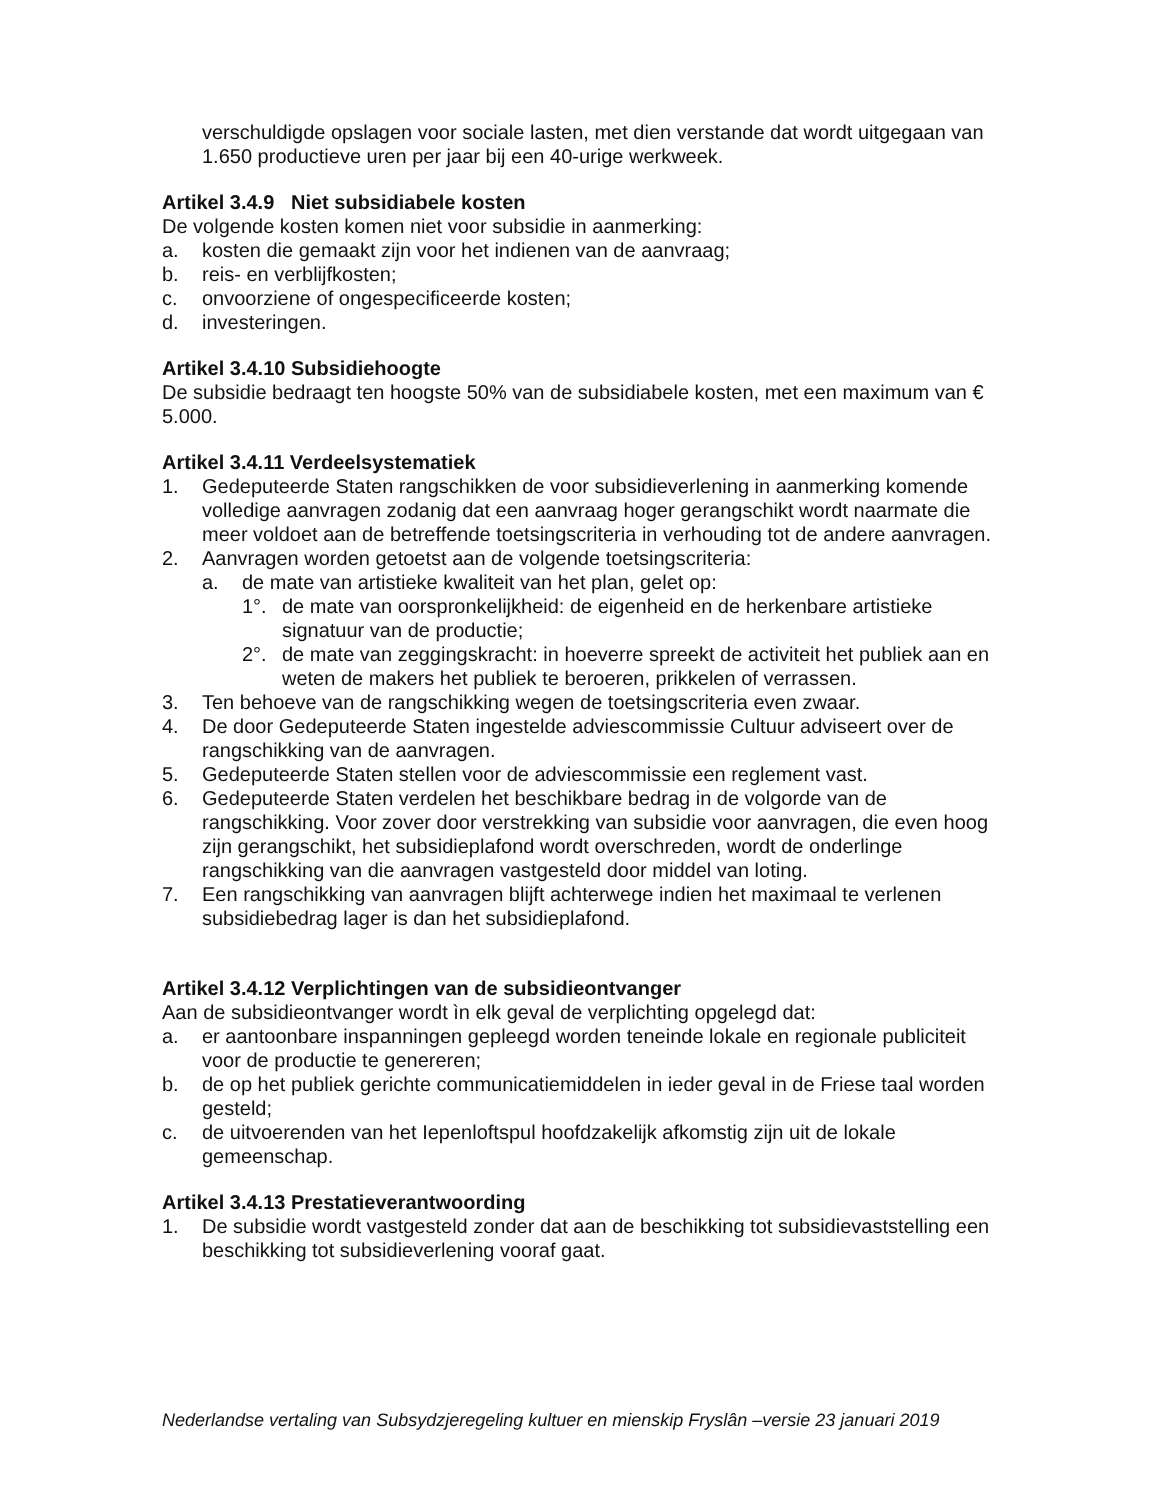verschuldigde opslagen voor sociale lasten, met dien verstande dat wordt uitgegaan van 1.650 productieve uren per jaar bij een 40-urige werkweek.
Artikel 3.4.9 Niet subsidiabele kosten
De volgende kosten komen niet voor subsidie in aanmerking:
a. kosten die gemaakt zijn voor het indienen van de aanvraag;
b. reis- en verblijfkosten;
c. onvoorziene of ongespecificeerde kosten;
d. investeringen.
Artikel 3.4.10 Subsidiehoogte
De subsidie bedraagt ten hoogste 50% van de subsidiabele kosten, met een maximum van € 5.000.
Artikel 3.4.11 Verdeelsystematiek
1. Gedeputeerde Staten rangschikken de voor subsidieverlening in aanmerking komende volledige aanvragen zodanig dat een aanvraag hoger gerangschikt wordt naarmate die meer voldoet aan de betreffende toetsingscriteria in verhouding tot de andere aanvragen.
2. Aanvragen worden getoetst aan de volgende toetsingscriteria:
a. de mate van artistieke kwaliteit van het plan, gelet op:
1°. de mate van oorspronkelijkheid: de eigenheid en de herkenbare artistieke signatuur van de productie;
2°. de mate van zeggingskracht: in hoeverre spreekt de activiteit het publiek aan en weten de makers het publiek te beroeren, prikkelen of verrassen.
3. Ten behoeve van de rangschikking wegen de toetsingscriteria even zwaar.
4. De door Gedeputeerde Staten ingestelde adviescommissie Cultuur adviseert over de rangschikking van de aanvragen.
5. Gedeputeerde Staten stellen voor de adviescommissie een reglement vast.
6. Gedeputeerde Staten verdelen het beschikbare bedrag in de volgorde van de rangschikking. Voor zover door verstrekking van subsidie voor aanvragen, die even hoog zijn gerangschikt, het subsidieplafond wordt overschreden, wordt de onderlinge rangschikking van die aanvragen vastgesteld door middel van loting.
7. Een rangschikking van aanvragen blijft achterwege indien het maximaal te verlenen subsidiebedrag lager is dan het subsidieplafond.
Artikel 3.4.12 Verplichtingen van de subsidieontvanger
Aan de subsidieontvanger wordt ìn elk geval de verplichting opgelegd dat:
a. er aantoonbare inspanningen gepleegd worden teneinde lokale en regionale publiciteit voor de productie te genereren;
b. de op het publiek gerichte communicatiemiddelen in ieder geval in de Friese taal worden gesteld;
c. de uitvoerenden van het Iepenloftspul hoofdzakelijk afkomstig zijn uit de lokale gemeenschap.
Artikel 3.4.13 Prestatieverantwoording
1. De subsidie wordt vastgesteld zonder dat aan de beschikking tot subsidievaststelling een beschikking tot subsidieverlening vooraf gaat.
Nederlandse vertaling van Subsydzjeregeling kultuer en mienskip Fryslân –versie 23 januari 2019